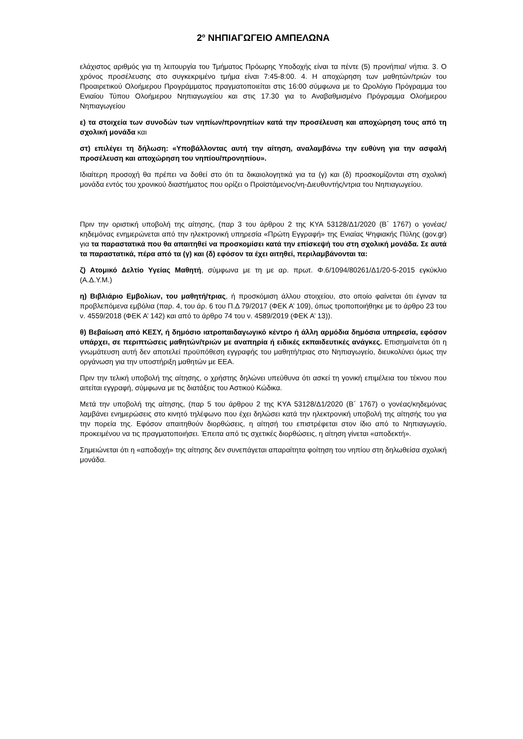2<sup>ο</sup> ΝΗΠΙΑΓΩΓΕΙΟ ΑΜΠΕΛΩΝΑ
ελάχιστος αριθμός για τη λειτουργία του Τμήματος Πρόωρης Υποδοχής είναι τα πέντε (5) προνήπια/ νήπια. 3. Ο χρόνος προσέλευσης στο συγκεκριμένο τμήμα είναι 7:45-8:00. 4. Η αποχώρηση των μαθητών/τριών του Προαιρετικού Ολοήμερου Προγράμματος πραγματοποιείται στις 16:00 σύμφωνα με το Ωρολόγιο Πρόγραμμα του Ενιαίου Τύπου Ολοήμερου Νηπιαγωγείου και στις 17.30 για το Αναβαθμισμένο Πρόγραμμα Ολοήμερου Νηπιαγωγείου
ε) τα στοιχεία των συνοδών των νηπίων/προνηπίων κατά την προσέλευση και αποχώρηση τους από τη σχολική μονάδα και
στ) επιλέγει τη δήλωση: «Υποβάλλοντας αυτή την αίτηση, αναλαμβάνω την ευθύνη για την ασφαλή προσέλευση και αποχώρηση του νηπίου/προνηπίου».
Ιδιαίτερη προσοχή θα πρέπει να δοθεί στο ότι τα δικαιολογητικά για τα (γ) και (δ) προσκομίζονται στη σχολική μονάδα εντός του χρονικού διαστήματος που ορίζει ο Προϊστάμενος/νη-Διευθυντής/ντρια του Νηπιαγωγείου.
Πριν την οριστική υποβολή της αίτησης, (παρ 3 του άρθρου 2 της ΚΥΑ 53128/Δ1/2020 (Β΄ 1767) ο γονέας/κηδεμόνας ενημερώνεται από την ηλεκτρονική υπηρεσία «Πρώτη Εγγραφή» της Ενιαίας Ψηφιακής Πύλης (gov.gr) για τα παραστατικά που θα απαιτηθεί να προσκομίσει κατά την επίσκεψή του στη σχολική μονάδα. Σε αυτά τα παραστατικά, πέρα από τα (γ) και (δ) εφόσον τα έχει αιτηθεί, περιλαμβάνονται τα:
ζ) Ατομικό Δελτίο Υγείας Μαθητή, σύμφωνα με τη με αρ. πρωτ. Φ.6/1094/80261/Δ1/20-5-2015 εγκύκλιο (Α.Δ.Υ.Μ.)
η) Βιβλιάριο Εμβολίων, του μαθητή/τριας, ή προσκόμιση άλλου στοιχείου, στο οποίο φαίνεται ότι έγιναν τα προβλεπόμενα εμβόλια (παρ. 4, του άρ. 6 του Π.Δ 79/2017 (ΦΕΚ Α’ 109), όπως τροποποιήθηκε με το άρθρο 23 του ν. 4559/2018 (ΦΕΚ Α’ 142) και από το άρθρο 74 του ν. 4589/2019 (ΦΕΚ Α’ 13)).
θ) Βεβαίωση από ΚΕΣΥ, ή δημόσιο ιατροπαιδαγωγικό κέντρο ή άλλη αρμόδια δημόσια υπηρεσία, εφόσον υπάρχει, σε περιπτώσεις μαθητών/τριών με αναπηρία ή ειδικές εκπαιδευτικές ανάγκες. Επισημαίνεται ότι η γνωμάτευση αυτή δεν αποτελεί προϋπόθεση εγγραφής του μαθητή/τριας στο Νηπιαγωγείο, διευκολύνει όμως την οργάνωση για την υποστήριξη μαθητών με ΕΕΑ.
Πριν την τελική υποβολή της αίτησης, ο χρήστης δηλώνει υπεύθυνα ότι ασκεί τη γονική επιμέλεια του τέκνου που αιτείται εγγραφή, σύμφωνα με τις διατάξεις του Αστικού Κώδικα.
Μετά την υποβολή της αίτησης, (παρ 5 του άρθρου 2 της ΚΥΑ 53128/Δ1/2020 (Β΄ 1767) ο γονέας/κηδεμόνας λαμβάνει ενημερώσεις στο κινητό τηλέφωνο που έχει δηλώσει κατά την ηλεκτρονική υποβολή της αίτησής του για την πορεία της. Εφόσον απαιτηθούν διορθώσεις, η αίτησή του επιστρέφεται στον ίδιο από το Νηπιαγωγείο, προκειμένου να τις πραγματοποιήσει. Έπειτα από τις σχετικές διορθώσεις, η αίτηση γίνεται «αποδεκτή».
Σημειώνεται ότι η «αποδοχή» της αίτησης δεν συνεπάγεται απαραίτητα φοίτηση του νηπίου στη δηλωθείσα σχολική μονάδα.